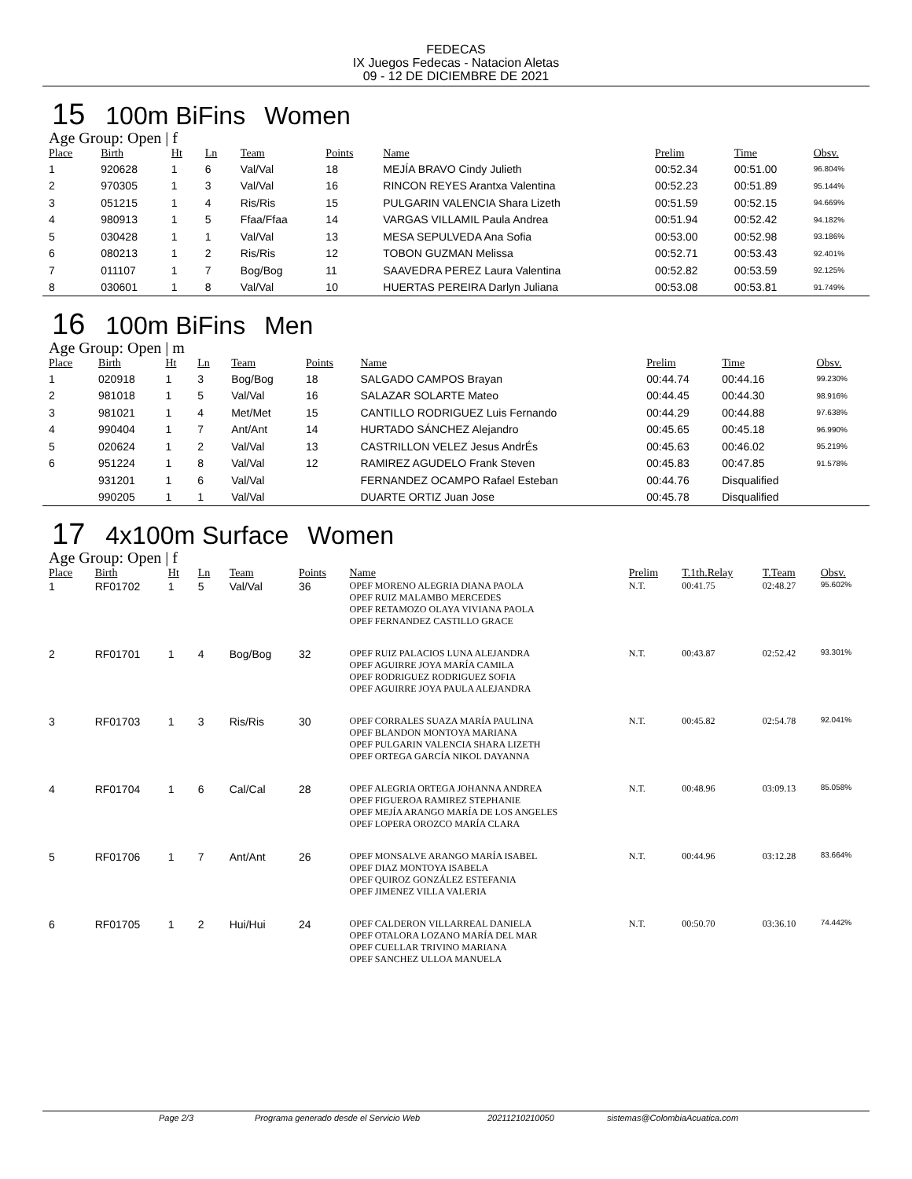FEDECAS
IX Juegos Fedecas - Natacion Aletas
09 - 12 DE DICIEMBRE DE 2021
15 100m BiFins Women
Age Group: Open | f
| Place | Birth | Ht | Ln | Team | Points | Name | Prelim | Time | Obsv. |
| --- | --- | --- | --- | --- | --- | --- | --- | --- | --- |
| 1 | 920628 | 1 | 6 | Val/Val | 18 | MEJÍA BRAVO Cindy Julieth | 00:52.34 | 00:51.00 | 96.804% |
| 2 | 970305 | 1 | 3 | Val/Val | 16 | RINCON REYES Arantxa Valentina | 00:52.23 | 00:51.89 | 95.144% |
| 3 | 051215 | 1 | 4 | Ris/Ris | 15 | PULGARIN VALENCIA Shara Lizeth | 00:51.59 | 00:52.15 | 94.669% |
| 4 | 980913 | 1 | 5 | Ffaa/Ffaa | 14 | VARGAS VILLAMIL Paula Andrea | 00:51.94 | 00:52.42 | 94.182% |
| 5 | 030428 | 1 | 1 | Val/Val | 13 | MESA SEPULVEDA Ana Sofia | 00:53.00 | 00:52.98 | 93.186% |
| 6 | 080213 | 1 | 2 | Ris/Ris | 12 | TOBON GUZMAN Melissa | 00:52.71 | 00:53.43 | 92.401% |
| 7 | 011107 | 1 | 7 | Bog/Bog | 11 | SAAVEDRA PEREZ Laura Valentina | 00:52.82 | 00:53.59 | 92.125% |
| 8 | 030601 | 1 | 8 | Val/Val | 10 | HUERTAS PEREIRA Darlyn Juliana | 00:53.08 | 00:53.81 | 91.749% |
16 100m BiFins Men
Age Group: Open | m
| Place | Birth | Ht | Ln | Team | Points | Name | Prelim | Time | Obsv. |
| --- | --- | --- | --- | --- | --- | --- | --- | --- | --- |
| 1 | 020918 | 1 | 3 | Bog/Bog | 18 | SALGADO CAMPOS Brayan | 00:44.74 | 00:44.16 | 99.230% |
| 2 | 981018 | 1 | 5 | Val/Val | 16 | SALAZAR SOLARTE Mateo | 00:44.45 | 00:44.30 | 98.916% |
| 3 | 981021 | 1 | 4 | Met/Met | 15 | CANTILLO RODRIGUEZ Luis Fernando | 00:44.29 | 00:44.88 | 97.638% |
| 4 | 990404 | 1 | 7 | Ant/Ant | 14 | HURTADO SÁNCHEZ Alejandro | 00:45.65 | 00:45.18 | 96.990% |
| 5 | 020624 | 1 | 2 | Val/Val | 13 | CASTRILLON VELEZ Jesus AndrÉs | 00:45.63 | 00:46.02 | 95.219% |
| 6 | 951224 | 1 | 8 | Val/Val | 12 | RAMIREZ AGUDELO Frank Steven | 00:45.83 | 00:47.85 | 91.578% |
| | 931201 | 1 | 6 | Val/Val | | FERNANDEZ OCAMPO Rafael Esteban | 00:44.76 | Disqualified | |
| | 990205 | 1 | 1 | Val/Val | | DUARTE ORTIZ Juan Jose | 00:45.78 | Disqualified | |
17 4x100m Surface Women
Age Group: Open | f
| Place | Birth | Ht | Ln | Team | Points | Name | Prelim | T.1th.Relay | T.Team | Obsv. |
| --- | --- | --- | --- | --- | --- | --- | --- | --- | --- | --- |
| 1 | RF01702 | 1 | 5 | Val/Val | 36 | OPEF MORENO ALEGRIA DIANA PAOLA OPEF RUIZ MALAMBO MERCEDES OPEF RETAMOZO OLAYA VIVIANA PAOLA OPEF FERNANDEZ CASTILLO GRACE | N.T. | 00:41.75 | 02:48.27 | 95.602% |
| 2 | RF01701 | 1 | 4 | Bog/Bog | 32 | OPEF RUIZ PALACIOS LUNA ALEJANDRA OPEF AGUIRRE JOYA MARÍA CAMILA OPEF RODRIGUEZ RODRIGUEZ SOFIA OPEF AGUIRRE JOYA PAULA ALEJANDRA | N.T. | 00:43.87 | 02:52.42 | 93.301% |
| 3 | RF01703 | 1 | 3 | Ris/Ris | 30 | OPEF CORRALES SUAZA MARÍA PAULINA OPEF BLANDON MONTOYA MARIANA OPEF PULGARIN VALENCIA SHARA LIZETH OPEF ORTEGA GARCÍA NIKOL DAYANNA | N.T. | 00:45.82 | 02:54.78 | 92.041% |
| 4 | RF01704 | 1 | 6 | Cal/Cal | 28 | OPEF ALEGRIA ORTEGA JOHANNA ANDREA OPEF FIGUEROA RAMIREZ STEPHANIE OPEF MEJÍA ARANGO MARÍA DE LOS ANGELES OPEF LOPERA OROZCO MARÍA CLARA | N.T. | 00:48.96 | 03:09.13 | 85.058% |
| 5 | RF01706 | 1 | 7 | Ant/Ant | 26 | OPEF MONSALVE ARANGO MARÍA ISABEL OPEF DIAZ MONTOYA ISABELA OPEF QUIROZ GONZÁLEZ ESTEFANIA OPEF JIMENEZ VILLA VALERIA | N.T. | 00:44.96 | 03:12.28 | 83.664% |
| 6 | RF01705 | 1 | 2 | Hui/Hui | 24 | OPEF CALDERON VILLARREAL DANIELA OPEF OTALORA LOZANO MARÍA DEL MAR OPEF CUELLAR TRIVINO MARIANA OPEF SANCHEZ ULLOA MANUELA | N.T. | 00:50.70 | 03:36.10 | 74.442% |
Page 2/3 Programa generado desde el Servicio Web 20211210210050 sistemas@ColombiaAcuatica.com